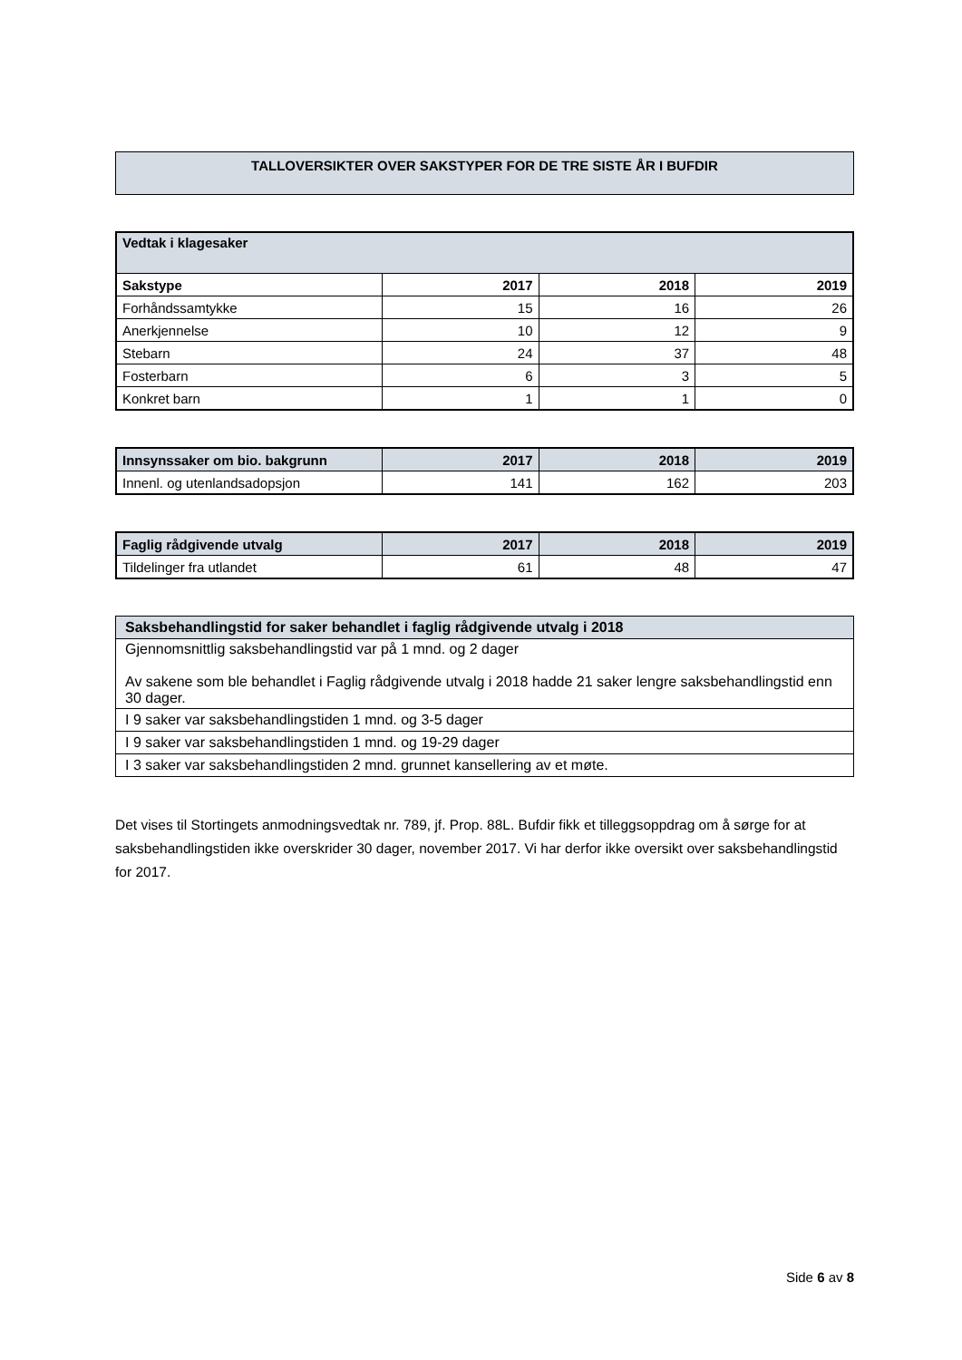TALLOVERSIKTER OVER SAKSTYPER FOR DE TRE SISTE ÅR I BUFDIR
| Vedtak i klagesaker | | | |
| --- | --- | --- | --- |
| Sakstype | 2017 | 2018 | 2019 |
| Forhåndssamtykke | 15 | 16 | 26 |
| Anerkjennelse | 10 | 12 | 9 |
| Stebarn | 24 | 37 | 48 |
| Fosterbarn | 6 | 3 | 5 |
| Konkret barn | 1 | 1 | 0 |
| Innsynssaker om bio. bakgrunn | 2017 | 2018 | 2019 |
| --- | --- | --- | --- |
| Innenl. og utenlandsadopsjon | 141 | 162 | 203 |
| Faglig rådgivende utvalg | 2017 | 2018 | 2019 |
| --- | --- | --- | --- |
| Tildelinger fra utlandet | 61 | 48 | 47 |
| Saksbehandlingstid for saker behandlet i faglig rådgivende utvalg i 2018 |
| --- |
| Gjennomsnittlig saksbehandlingstid var på 1 mnd. og 2 dager Av sakene som ble behandlet i Faglig rådgivende utvalg i 2018 hadde 21 saker lengre saksbehandlingstid enn 30 dager. |
| I 9 saker var saksbehandlingstiden 1 mnd. og 3-5 dager |
| I 9 saker var saksbehandlingstiden 1 mnd. og 19-29 dager |
| I 3 saker var saksbehandlingstiden 2 mnd. grunnet kansellering av et møte. |
Det vises til Stortingets anmodningsvedtak nr. 789, jf. Prop. 88L. Bufdir fikk et tilleggsoppdrag om å sørge for at saksbehandlingstiden ikke overskrider 30 dager, november 2017. Vi har derfor ikke oversikt over saksbehandlingstid for 2017.
Side 6 av 8